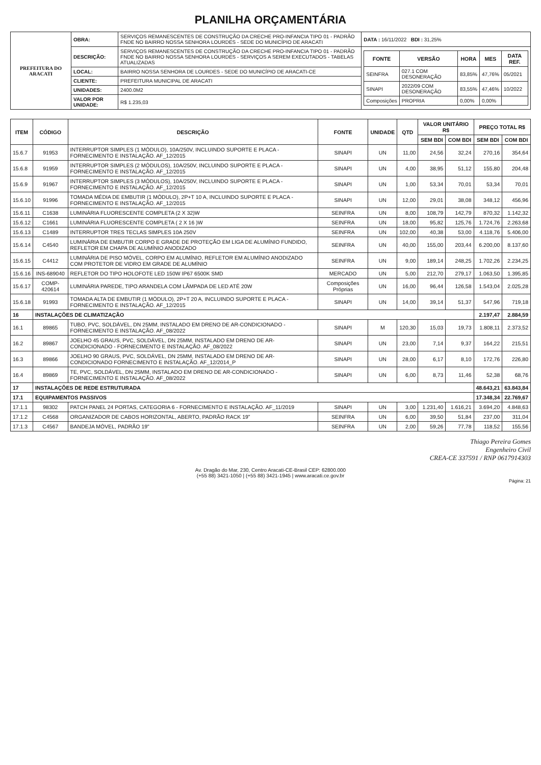PLANILHA ORÇAMENTÁRIA
| PREFEITURA DO ARACATI | OBRA: | SERVIÇOS REMANESCENTES DE CONSTRUÇÃO DA CRECHE PRO-INFANCIA TIPO 01 - PADRÃO FNDE NO BAIRRO NOSSA SENHORA LOURDES - SEDE DO MUNICÍPIO DE ARACATI | DATA : 16/11/2022 BDI : 31,25% |
| | DESCRIÇÃO: | SERVIÇOS REMANESCENTES DE CONSTRUÇÃO DA CRECHE PRO-INFANCIA TIPO 01 - PADRÃO FNDE NO BAIRRO NOSSA SENHORA LOURDES - SERVIÇOS A SEREM EXECUTADOS - TABELAS ATUALIZADAS | / FONTE / VERSÃO / HORA / MES / DATA REF. / / --- / --- / --- / --- / --- / / SEINFRA / 027.1 COM DESONERAÇÃO / 83,85% / 47,76% / 05/2021 / / SINAPI / 2022/09 COM DESONERAÇÃO / 83,55% / 47,46% / 10/2022 / / Composições / PROPRIA / 0,00% / 0,00% / / |
| | LOCAL: | BAIRRO NOSSA SENHORA DE LOURDES - SEDE DO MUNICÍPIO DE ARACATI-CE | |
| | CLIENTE: | PREFEITURA MUNICIPAL DE ARACATI | |
| | UNIDADES: | 2400.0M2 | |
| | VALOR POR UNIDADE: | R$ 1.235,03 | |
| ITEM | CÓDIGO | DESCRIÇÃO | FONTE | UNIDADE | QTD | VALOR UNITÁRIO R$ | | PREÇO TOTAL R$ | |
| --- | --- | --- | --- | --- | --- | --- | --- | --- | --- |
| | | | | | | SEM BDI | COM BDI | SEM BDI | COM BDI |
| 15.6.7 | 91953 | INTERRUPTOR SIMPLES (1 MÓDULO), 10A/250V, INCLUINDO SUPORTE E PLACA - FORNECIMENTO E INSTALAÇÃO. AF_12/2015 | SINAPI | UN | 11,00 | 24,56 | 32,24 | 270,16 | 354,64 |
| 15.6.8 | 91959 | INTERRUPTOR SIMPLES (2 MÓDULOS), 10A/250V, INCLUINDO SUPORTE E PLACA - FORNECIMENTO E INSTALAÇÃO. AF_12/2015 | SINAPI | UN | 4,00 | 38,95 | 51,12 | 155,80 | 204,48 |
| 15.6.9 | 91967 | INTERRUPTOR SIMPLES (3 MÓDULOS), 10A/250V, INCLUINDO SUPORTE E PLACA - FORNECIMENTO E INSTALAÇÃO. AF_12/2015 | SINAPI | UN | 1,00 | 53,34 | 70,01 | 53,34 | 70,01 |
| 15.6.10 | 91996 | TOMADA MÉDIA DE EMBUTIR (1 MÓDULO), 2P+T 10 A, INCLUINDO SUPORTE E PLACA - FORNECIMENTO E INSTALAÇÃO. AF_12/2015 | SINAPI | UN | 12,00 | 29,01 | 38,08 | 348,12 | 456,96 |
| 15.6.11 | C1638 | LUMINÁRIA FLUORESCENTE COMPLETA (2 X 32)W | SEINFRA | UN | 8,00 | 108,79 | 142,79 | 870,32 | 1.142,32 |
| 15.6.12 | C1661 | LUMINÁRIA FLUORESCENTE COMPLETA ( 2 X 16 )W | SEINFRA | UN | 18,00 | 95,82 | 125,76 | 1.724,76 | 2.263,68 |
| 15.6.13 | C1489 | INTERRUPTOR TRES TECLAS SIMPLES 10A 250V | SEINFRA | UN | 102,00 | 40,38 | 53,00 | 4.118,76 | 5.406,00 |
| 15.6.14 | C4540 | LUMINÁRIA DE EMBUTIR CORPO E GRADE DE PROTEÇÃO EM LIGA DE ALUMÍNIO FUNDIDO, REFLETOR EM CHAPA DE ALUMÍNIO ANODIZADO | SEINFRA | UN | 40,00 | 155,00 | 203,44 | 6.200,00 | 8.137,60 |
| 15.6.15 | C4412 | LUMINÁRIA DE PISO MÓVEL, CORPO EM ALUMÍNIO, REFLETOR EM ALUMÍNIO ANODIZADO COM PROTETOR DE VIDRO EM GRADE DE ALUMÍNIO | SEINFRA | UN | 9,00 | 189,14 | 248,25 | 1.702,26 | 2.234,25 |
| 15.6.16 | INS-689040 | REFLETOR DO TIPO HOLOFOTE LED 150W IP67 6500K SMD | MERCADO | UN | 5,00 | 212,70 | 279,17 | 1.063,50 | 1.395,85 |
| 15.6.17 | COMP-420614 | LUMINÁRIA PAREDE, TIPO ARANDELA COM LÂMPADA DE LED ATÉ 20W | Composições Próprias | UN | 16,00 | 96,44 | 126,58 | 1.543,04 | 2.025,28 |
| 15.6.18 | 91993 | TOMADA ALTA DE EMBUTIR (1 MÓDULO), 2P+T 20 A, INCLUINDO SUPORTE E PLACA - FORNECIMENTO E INSTALAÇÃO. AF_12/2015 | SINAPI | UN | 14,00 | 39,14 | 51,37 | 547,96 | 719,18 |
| 16 | INSTALAÇÕES DE CLIMATIZAÇÃO | | | | | | | 2.197,47 | 2.884,59 |
| 16.1 | 89865 | TUBO, PVC, SOLDÁVEL, DN 25MM, INSTALADO EM DRENO DE AR-CONDICIONADO - FORNECIMENTO E INSTALAÇÃO. AF_08/2022 | SINAPI | M | 120,30 | 15,03 | 19,73 | 1.808,11 | 2.373,52 |
| 16.2 | 89867 | JOELHO 45 GRAUS, PVC, SOLDÁVEL, DN 25MM, INSTALADO EM DRENO DE AR-CONDICIONADO - FORNECIMENTO E INSTALAÇÃO. AF_08/2022 | SINAPI | UN | 23,00 | 7,14 | 9,37 | 164,22 | 215,51 |
| 16.3 | 89866 | JOELHO 90 GRAUS, PVC, SOLDÁVEL, DN 25MM, INSTALADO EM DRENO DE AR-CONDICIONADO FORNECIMENTO E INSTALAÇÃO. AF_12/2014_P | SINAPI | UN | 28,00 | 6,17 | 8,10 | 172,76 | 226,80 |
| 16.4 | 89869 | TE, PVC, SOLDÁVEL, DN 25MM, INSTALADO EM DRENO DE AR-CONDICIONADO - FORNECIMENTO E INSTALAÇÃO. AF_08/2022 | SINAPI | UN | 6,00 | 8,73 | 11,46 | 52,38 | 68,76 |
| 17 | INSTALAÇÕES DE REDE ESTRUTURADA | | | | | | | 48.643,21 | 63.843,84 |
| 17.1 | EQUIPAMENTOS PASSIVOS | | | | | | | 17.348,34 | 22.769,67 |
| 17.1.1 | 98302 | PATCH PANEL 24 PORTAS, CATEGORIA 6 - FORNECIMENTO E INSTALAÇÃO. AF_11/2019 | SINAPI | UN | 3,00 | 1.231,40 | 1.616,21 | 3.694,20 | 4.848,63 |
| 17.1.2 | C4568 | ORGANIZADOR DE CABOS HORIZONTAL, ABERTO, PADRÃO RACK 19" | SEINFRA | UN | 6,00 | 39,50 | 51,84 | 237,00 | 311,04 |
| 17.1.3 | C4567 | BANDEJA MÓVEL, PADRÃO 19" | SEINFRA | UN | 2,00 | 59,26 | 77,78 | 118,52 | 155,56 |
Thiago Pereira Gomes
Engenheiro Civil
CREA-CE 337591 / RNP 0617914303
Av. Dragão do Mar, 230, Centro Aracati-CE-Brasil CEP: 62800.000
(+55 88) 3421-1050 | (+55 88) 3421-1945 | www.aracati.ce.gov.br
Página: 21